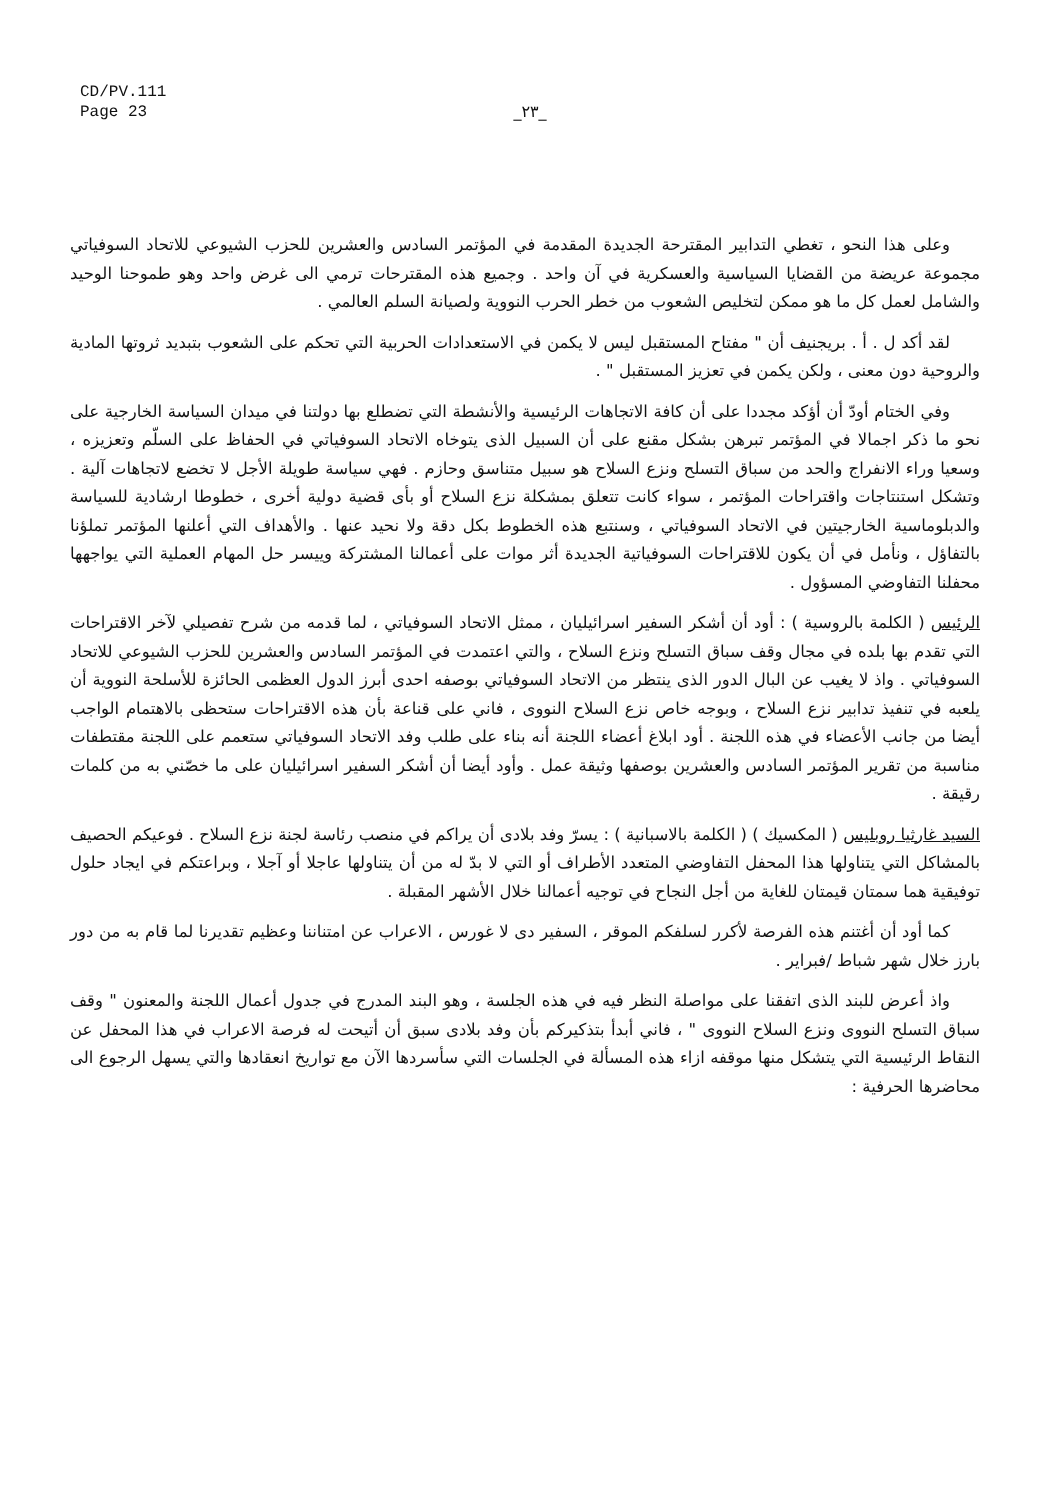CD/PV.111
Page 23
_٢٣_
وعلى هذا النحو ، تغطي التدابير المقترحة الجديدة المقدمة في المؤتمر السادس والعشرين للحزب الشيوعي للاتحاد السوفياتي مجموعة عريضة من القضايا السياسية والعسكرية في آن واحد . وجميع هذه المقترحات ترمي الى غرض واحد وهو طموحنا الوحيد والشامل لعمل كل ما هو ممكن لتخليص الشعوب من خطر الحرب النووية ولصيانة السلم العالمي .
لقد أكد ل . أ . بريجنيف أن " مفتاح المستقبل ليس لا يكمن في الاستعدادات الحربية التي تحكم على الشعوب بتبديد ثروتها المادية والروحية دون معنى ، ولكن يكمن في تعزيز المستقبل " .
وفي الختام أودّ أن أؤكد مجددا على أن كافة الاتجاهات الرئيسية والأنشطة التي تضطلع بها دولتنا في ميدان السياسة الخارجية على نحو ما ذكر اجمالا في المؤتمر تبرهن بشكل مقنع على أن السبيل الذى يتوخاه الاتحاد السوفياتي في الحفاظ على السلّم وتعزيزه ، وسعيا وراء الانفراج والحد من سباق التسلح ونزع السلاح هو سبيل متناسق وحازم . فهي سياسة طويلة الأجل لا تخضع لاتجاهات آلية . وتشكل استنتاجات واقتراحات المؤتمر ، سواء كانت تتعلق بمشكلة نزع السلاح أو بأى قضية دولية أخرى ، خطوطا ارشادية للسياسة والدبلوماسية الخارجيتين في الاتحاد السوفياتي ، وسنتبع هذه الخطوط بكل دقة ولا نحيد عنها . والأهداف التي أعلنها المؤتمر تملؤنا بالتفاؤل ، ونأمل في أن يكون للاقتراحات السوفياتية الجديدة أثر موات على أعمالنا المشتركة وييسر حل المهام العملية التي يواجهها محفلنا التفاوضي المسؤول .
الرئيس ( الكلمة بالروسية ) : أود أن أشكر السفير اسرائيليان ، ممثل الاتحاد السوفياتي ، لما قدمه من شرح تفصيلي لآخر الاقتراحات التي تقدم بها بلده في مجال وقف سباق التسلح ونزع السلاح ، والتي اعتمدت في المؤتمر السادس والعشرين للحزب الشيوعي للاتحاد السوفياتي . واذ لا يغيب عن البال الدور الذى ينتظر من الاتحاد السوفياتي بوصفه احدى أبرز الدول العظمى الحائزة للأسلحة النووية أن يلعبه في تنفيذ تدابير نزع السلاح ، وبوجه خاص نزع السلاح النووى ، فاني على قناعة بأن هذه الاقتراحات ستحظى بالاهتمام الواجب أيضا من جانب الأعضاء في هذه اللجنة . أود ابلاغ أعضاء اللجنة أنه بناء على طلب وفد الاتحاد السوفياتي ستعمم على اللجنة مقتطفات مناسبة من تقرير المؤتمر السادس والعشرين بوصفها وثيقة عمل . وأود أيضا أن أشكر السفير اسرائيليان على ما خصّني به من كلمات رقيقة .
السيد غارثيا روبليس ( المكسيك ) ( الكلمة بالاسبانية ) : يسرّ وفد بلادى أن يراكم في منصب رئاسة لجنة نزع السلاح . فوعيكم الحصيف بالمشاكل التي يتناولها هذا المحفل التفاوضي المتعدد الأطراف أو التي لا بدّ له من أن يتناولها عاجلا أو آجلا ، وبراعتكم في ايجاد حلول توفيقية هما سمتان قيمتان للغاية من أجل النجاح في توجيه أعمالنا خلال الأشهر المقبلة .
كما أود أن أغتنم هذه الفرصة لأكرر لسلفكم الموقر ، السفير دى لا غورس ، الاعراب عن امتناننا وعظيم تقديرنا لما قام به من دور بارز خلال شهر شباط /فبراير .
واذ أعرض للبند الذى اتفقنا على مواصلة النظر فيه في هذه الجلسة ، وهو البند المدرج في جدول أعمال اللجنة والمعنون " وقف سباق التسلح النووى ونزع السلاح النووى " ، فاني أبدأ بتذكيركم بأن وفد بلادى سبق أن أتيحت له فرصة الاعراب في هذا المحفل عن النقاط الرئيسية التي يتشكل منها موقفه ازاء هذه المسألة في الجلسات التي سأسردها الآن مع تواريخ انعقادها والتي يسهل الرجوع الى محاضرها الحرفية :